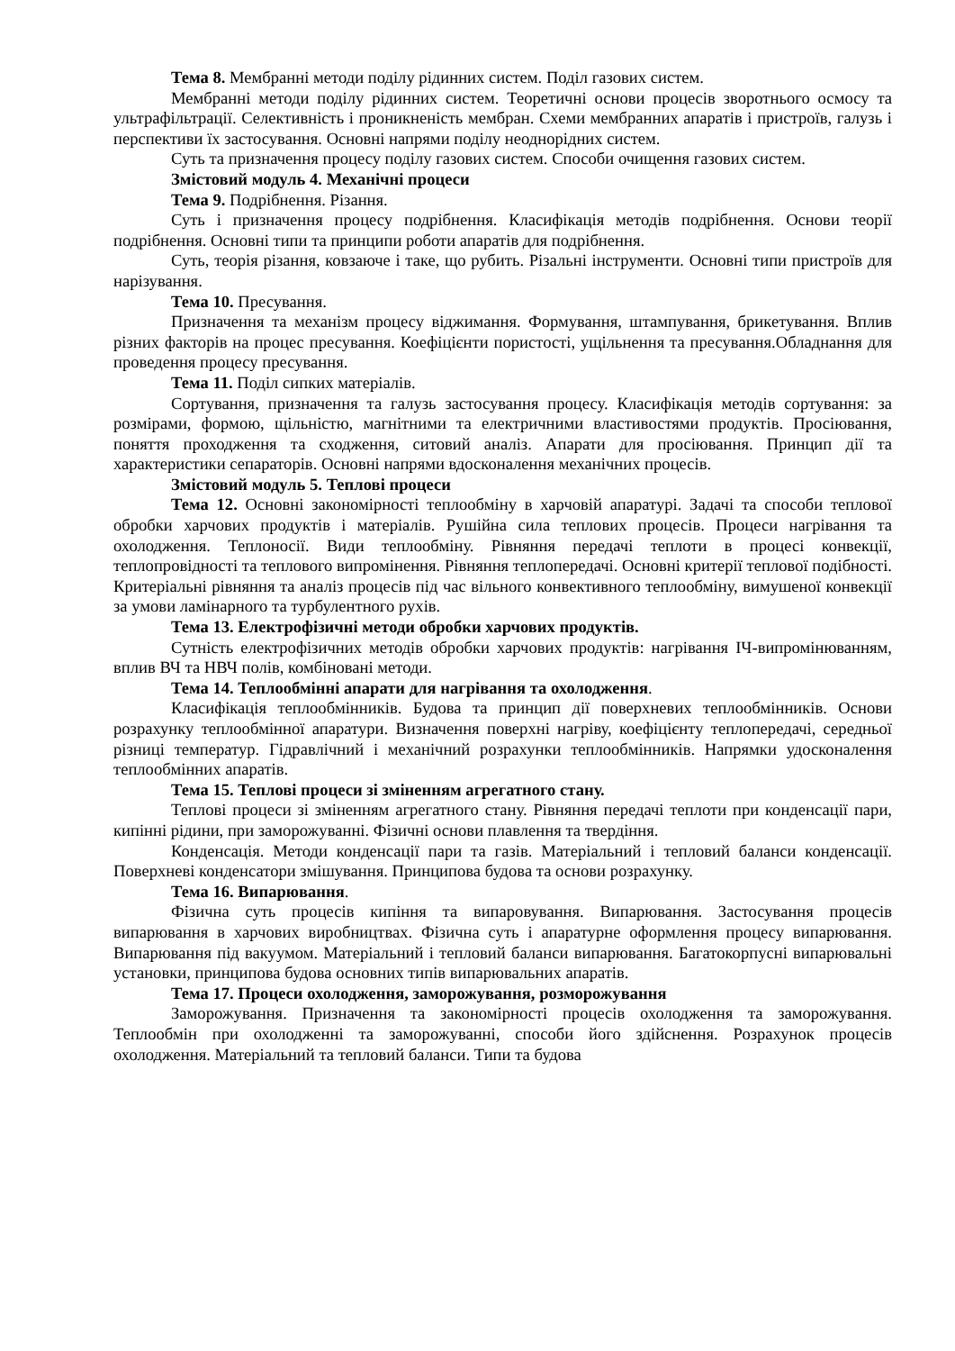Тема 8. Мембранні методи поділу рідинних систем. Поділ газових систем.
Мембранні методи поділу рідинних систем. Теоретичні основи процесів зворотнього осмосу та ультрафільтрації. Селективність і проникненість мембран. Схеми мембранних апаратів і пристроїв, галузь і перспективи їх застосування. Основні напрями поділу неоднорідних систем.
Суть та призначення процесу поділу газових систем. Способи очищення газових систем.
Змістовий модуль 4. Механічні процеси
Тема 9. Подрібнення. Різання.
Суть і призначення процесу подрібнення. Класифікація методів подрібнення. Основи теорії подрібнення. Основні типи та принципи роботи апаратів для подрібнення.
Суть, теорія різання, ковзаюче і таке, що рубить. Різальні інструменти. Основні типи пристроїв для нарізування.
Тема 10. Пресування.
Призначення та механізм процесу віджимання. Формування, штампування, брикетування. Вплив різних факторів на процес пресування. Коефіцієнти пористості, ущільнення та пресування.Обладнання для проведення процесу пресування.
Тема 11. Поділ сипких матеріалів.
Сортування, призначення та галузь застосування процесу. Класифікація методів сортування: за розмірами, формою, щільністю, магнітними та електричними властивостями продуктів. Просіювання, поняття проходження та сходження, ситовий аналіз. Апарати для просіювання. Принцип дії та характеристики сепараторів. Основні напрями вдосконалення механічних процесів.
Змістовий модуль 5. Теплові процеси
Тема 12. Основні закономірності теплообміну в харчовій апаратурі. Задачі та способи теплової обробки харчових продуктів і матеріалів. Рушійна сила теплових процесів. Процеси нагрівання та охолодження. Теплоносії. Види теплообміну. Рівняння передачі теплоти в процесі конвекції, теплопровідності та теплового випромінення. Рівняння теплопередачі. Основні критерії теплової подібності. Критеріальні рівняння та аналіз процесів під час вільного конвективного теплообміну, вимушеної конвекції за умови ламінарного та турбулентного рухів.
Тема 13. Електрофізичні методи обробки харчових продуктів.
Сутність електрофізичних методів обробки харчових продуктів: нагрівання ІЧ-випромінюванням, вплив ВЧ та НВЧ полів, комбіновані методи.
Тема 14. Теплообмінні апарати для нагрівання та охолодження.
Класифікація теплообмінників. Будова та принцип дії поверхневих теплообмінників. Основи розрахунку теплообмінної апаратури. Визначення поверхні нагріву, коефіцієнту теплопередачі, середньої різниці температур. Гідравлічний і механічний розрахунки теплообмінників. Напрямки удосконалення теплообмінних апаратів.
Тема 15. Теплові процеси зі зміненням агрегатного стану.
Теплові процеси зі зміненням агрегатного стану. Рівняння передачі теплоти при конденсації пари, кипінні рідини, при заморожуванні. Фізичні основи плавлення та твердіння.
Конденсація. Методи конденсації пари та газів. Матеріальний і тепловий баланси конденсації. Поверхневі конденсатори змішування. Принципова будова та основи розрахунку.
Тема 16. Випарювання.
Фізична суть процесів кипіння та випаровування. Випарювання. Застосування процесів випарювання в харчових виробництвах. Фізична суть і апаратурне оформлення процесу випарювання. Випарювання під вакуумом. Матеріальний і тепловий баланси випарювання. Багатокорпусні випарювальні установки, принципова будова основних типів випарювальних апаратів.
Тема 17. Процеси охолодження, заморожування, розморожування
Заморожування. Призначення та закономірності процесів охолодження та заморожування. Теплообмін при охолодженні та заморожуванні, способи його здійснення. Розрахунок процесів охолодження. Матеріальний та тепловий баланси. Типи та будова